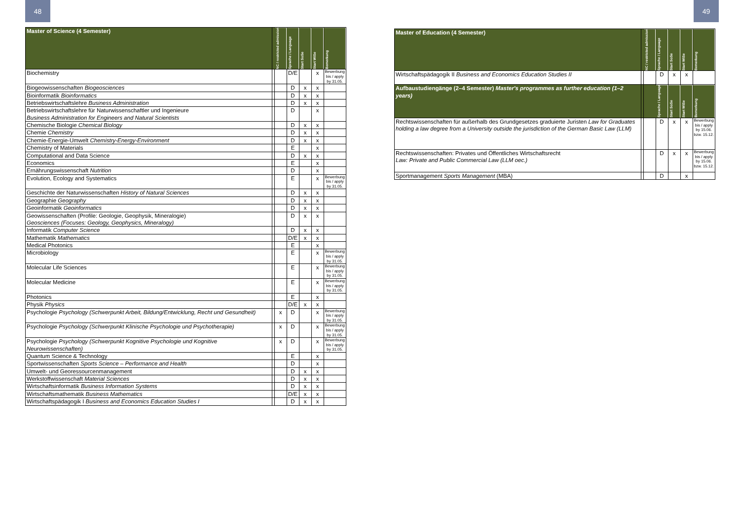48 49
| Master of Science (4 Semester) | | NC / restricted admission | Sprache / Language | Start SoSe | Start WiSe | Bemerkung |
| --- | --- | --- | --- | --- | --- | --- |
| Biochemistry | | | D/E | | x | Bewerbung bis / apply by 31.05. |
| Biogeowissenschaften Biogeosciences | | | D | x | x | |
| Bioinformatik Bioinformatics | | | D | x | x | |
| Betriebswirtschaftslehre Business Administration | | | D | x | x | |
| Betriebswirtschaftslehre für Naturwissenschaftler und Ingenieure Business Administration for Engineers and Natural Scientists | | | D | | x | |
| Chemische Biologie Chemical Biology | | | D | x | x | |
| Chemie Chemistry | | | D | x | x | |
| Chemie-Energie-Umwelt Chemistry-Energy-Environment | | | D | x | x | |
| Chemistry of Materials | | | E | | x | |
| Computational and Data Science | | | D | x | x | |
| Economics | | | E | | x | |
| Ernährungswissenschaft Nutrition | | | D | | x | |
| Evolution, Ecology and Systematics | | | E | | x | Bewerbung bis / apply by 31.05. |
| Geschichte der Naturwissenschaften History of Natural Sciences | | | D | x | x | |
| Geographie Geography | | | D | x | x | |
| Geoinformatik Geoinformatics | | | D | x | x | |
| Geowissenschaften (Profile: Geologie, Geophysik, Mineralogie) Geosciences (Focuses: Geology, Geophysics, Mineralogy) | | | D | x | x | |
| Informatik Computer Science | | | D | x | x | |
| Mathematik Mathematics | | | D/E | x | x | |
| Medical Photonics | | | E | | x | |
| Microbiology | | | E | | x | Bewerbung bis / apply by 31.05. |
| Molecular Life Sciences | | | E | | x | Bewerbung bis / apply by 31.05. |
| Molecular Medicine | | | E | | x | Bewerbung bis / apply by 31.05. |
| Photonics | | | E | | x | |
| Physik Physics | | | D/E | x | x | |
| Psychologie Psychology (Schwerpunkt Arbeit, Bildung/Entwicklung, Recht und Gesundheit) | | x | D | | x | Bewerbung bis / apply by 31.05. |
| Psychologie Psychology (Schwerpunkt Klinische Psychologie und Psychotherapie) | | x | D | | x | Bewerbung bis / apply by 31.05. |
| Psychologie Psychology (Schwerpunkt Kognitive Psychologie und Kognitive Neurowissenschaften) | | x | D | | x | Bewerbung bis / apply by 31.05. |
| Quantum Science & Technology | | | E | | x | |
| Sportwissenschaften Sports Science – Performance and Health | | | D | | x | |
| Umwelt- und Georessourcenmanagement | | | D | x | x | |
| Werkstoffwissenschaft Material Sciences | | | D | x | x | |
| Wirtschaftsinformatik Business Information Systems | | | D | x | x | |
| Wirtschaftsmathematik Business Mathematics | | | D/E | x | x | |
| Wirtschaftspädagogik I Business and Economics Education Studies I | | | D | x | x | |
| Master of Education (4 Semester) | | NC / restricted admission | Sprache / Language | Start SoSe | Start WiSe | Bemerkung |
| --- | --- | --- | --- | --- | --- | --- |
| Wirtschaftspädagogik II Business and Economics Education Studies II | | | D | x | x | |
| Aufbaustudiengänge (2–4 Semester) Master's programmes as further education (1–2 years) | | | Sprache / Language | Start SoSe | Start WiSe | Bemerkung |
| Rechtswissenschaften für außerhalb des Grundgesetzes graduierte Juristen Law for Graduates holding a law degree from a University outside the jurisdiction of the German Basic Law (LLM) | | | D | x | x | Bewerbung bis / apply by 15.06. bzw. 15.12. |
| Rechtswissenschaften: Privates und Öffentliches Wirtschaftsrecht Law: Private and Public Commercial Law (LLM oec.) | | | D | x | x | Bewerbung bis / apply by 15.06. bzw. 15.12. |
| Sportmanagement Sports Management (MBA) | | | D | | x | |